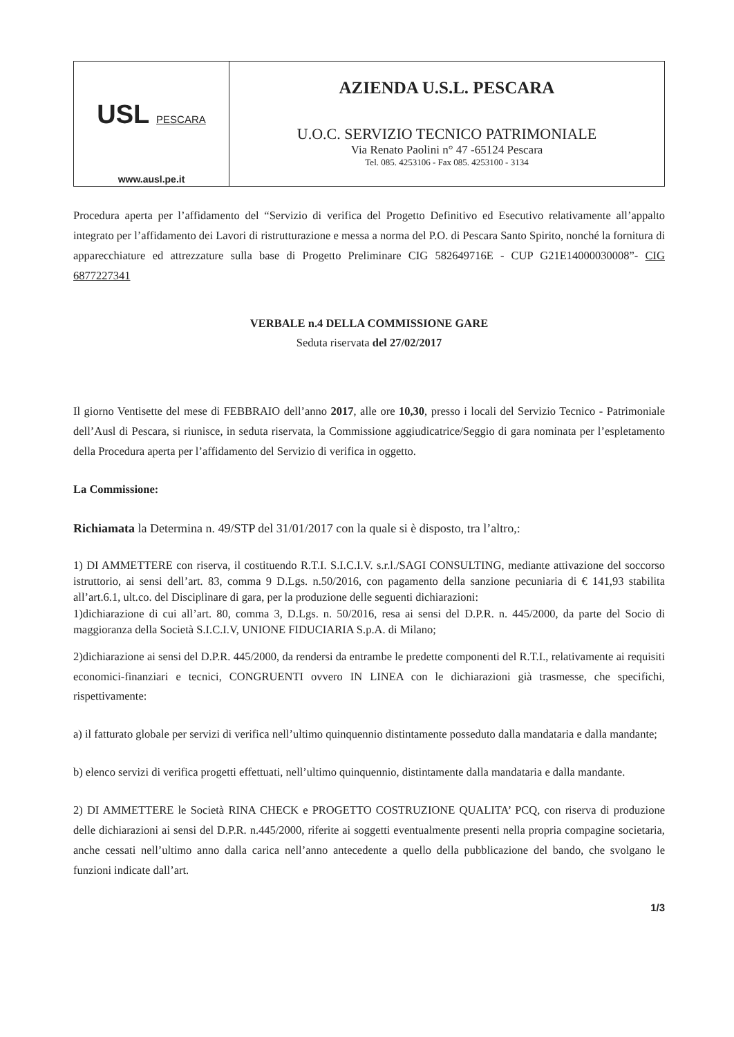USL PESCARA
www.ausl.pe.it
AZIENDA U.S.L. PESCARA
U.O.C. SERVIZIO TECNICO PATRIMONIALE
Via Renato Paolini n° 47 -65124 Pescara
Tel. 085. 4253106 - Fax 085. 4253100 - 3134
Procedura aperta per l’affidamento del “Servizio di verifica del Progetto Definitivo ed Esecutivo relativamente all’appalto integrato per l’affidamento dei Lavori di ristrutturazione e messa a norma del P.O. di Pescara Santo Spirito, nonché la fornitura di apparecchiature ed attrezzature sulla base di Progetto Preliminare CIG 582649716E - CUP G21E14000030008”- CIG 6877227341
VERBALE n.4 DELLA COMMISSIONE GARE
Seduta riservata del 27/02/2017
Il giorno Ventisette del mese di FEBBRAIO dell’anno 2017, alle ore 10,30, presso i locali del Servizio Tecnico - Patrimoniale dell’Ausl di Pescara, si riunisce, in seduta riservata, la Commissione aggiudicatrice/Seggio di gara nominata per l’espletamento della Procedura aperta per l’affidamento del Servizio di verifica in oggetto.
La Commissione:
Richiamata la Determina n. 49/STP del 31/01/2017 con la quale si è disposto, tra l’altro,:
1) DI AMMETTERE con riserva, il costituendo R.T.I. S.I.C.I.V. s.r.l./SAGI CONSULTING, mediante attivazione del soccorso istruttorio, ai sensi dell’art. 83, comma 9 D.Lgs. n.50/2016, con pagamento della sanzione pecuniaria di € 141,93 stabilita all’art.6.1, ult.co. del Disciplinare di gara, per la produzione delle seguenti dichiarazioni:
1)dichiarazione di cui all’art. 80, comma 3, D.Lgs. n. 50/2016, resa ai sensi del D.P.R. n. 445/2000, da parte del Socio di maggioranza della Società S.I.C.I.V, UNIONE FIDUCIARIA S.p.A. di Milano;
2)dichiarazione ai sensi del D.P.R. 445/2000, da rendersi da entrambe le predette componenti del R.T.I., relativamente ai requisiti economici-finanziari e tecnici, CONGRUENTI ovvero IN LINEA con le dichiarazioni già trasmesse, che specifichi, rispettivamente:
a) il fatturato globale per servizi di verifica nell’ultimo quinquennio distintamente posseduto dalla mandataria e dalla mandante;
b) elenco servizi di verifica progetti effettuati, nell’ultimo quinquennio, distintamente dalla mandataria e dalla mandante.
2) DI AMMETTERE le Società RINA CHECK e PROGETTO COSTRUZIONE QUALITA’ PCQ, con riserva di produzione delle dichiarazioni ai sensi del D.P.R. n.445/2000, riferite ai soggetti eventualmente presenti nella propria compagine societaria, anche cessati nell’ultimo anno dalla carica nell’anno antecedente a quello della pubblicazione del bando, che svolgano le funzioni indicate dall’art.
1/3